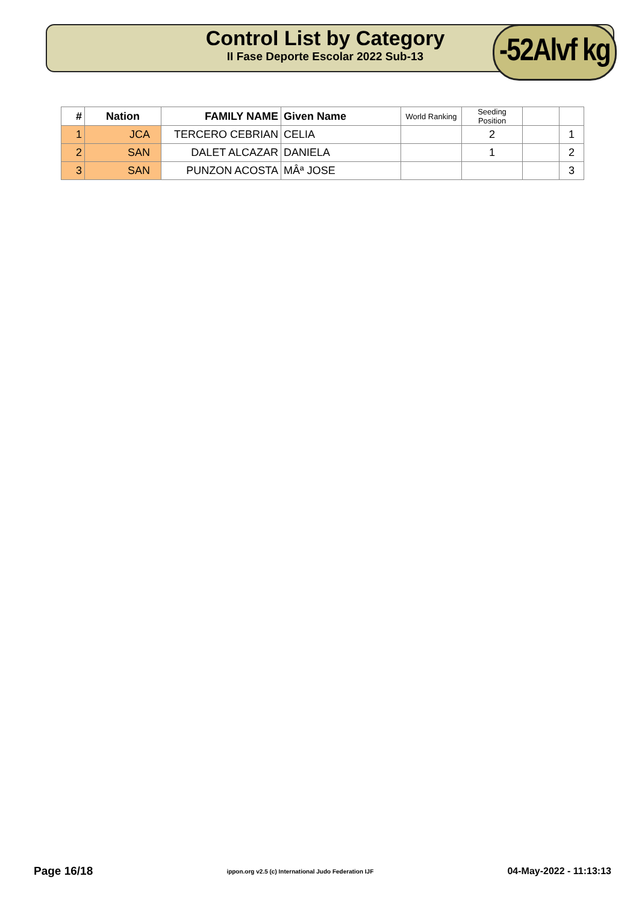Control List by Category
II Fase Deporte Escolar 2022 Sub-13
-52Alvf kg
| # | Nation | FAMILY NAME | Given Name | World Ranking | Seeding Position | | |
| --- | --- | --- | --- | --- | --- | --- | --- |
| 1 | JCA | TERCERO CEBRIAN | CELIA | | 2 | | 1 |
| 2 | SAN | DALET ALCAZAR | DANIELA | | 1 | | 2 |
| 3 | SAN | PUNZON ACOSTA | MÂª JOSE | | | | 3 |
Page 16/18 ippon.org v2.5 (c) International Judo Federation IJF 04-May-2022 - 11:13:13